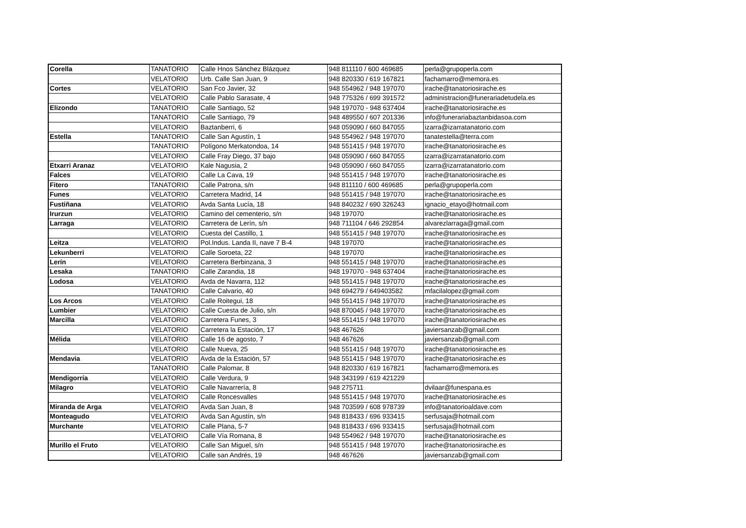| Corella | TANATORIO | Calle Hnos Sánchez Blázquez | 948 811110 / 600 469685 | perla@grupoperla.com |
| | VELATORIO | Urb. Calle San Juan, 9 | 948 820330 / 619 167821 | fachamarro@memora.es |
| Cortes | VELATORIO | San Fco Javier, 32 | 948 554962 / 948 197070 | irache@tanatoriosirache.es |
| | VELATORIO | Calle Pablo Sarasate, 4 | 948 775326 / 699 391572 | administracion@funerariadetudela.es |
| Elizondo | TANATORIO | Calle Santiago, 52 | 948 197070 - 948 637404 | irache@tanatoriosirache.es |
| | TANATORIO | Calle Santiago, 79 | 948 489550 / 607 201336 | info@funerariabaztanbidasoa.com |
| | VELATORIO | Baztanberri, 6 | 948 059090 / 660 847055 | izarra@izarratanatorio.com |
| Estella | TANATORIO | Calle San Agustín, 1 | 948 554962 / 948 197070 | tanatestella@terra.com |
| | TANATORIO | Polígono Merkatondoa, 14 | 948 551415 / 948 197070 | irache@tanatoriosirache.es |
| | VELATORIO | Calle Fray Diego, 37 bajo | 948 059090 / 660 847055 | izarra@izarratanatorio.com |
| Etxarri Aranaz | VELATORIO | Kale Nagusia, 2 | 948 059090 / 660 847055 | izarra@izarratanatorio.com |
| Falces | VELATORIO | Calle La Cava, 19 | 948 551415 / 948 197070 | irache@tanatoriosirache.es |
| Fitero | TANATORIO | Calle Patrona, s/n | 948 811110 / 600 469685 | perla@grupoperla.com |
| Funes | VELATORIO | Carretera Madrid, 14 | 948 551415 / 948 197070 | irache@tanatoriosirache.es |
| Fustiñana | VELATORIO | Avda Santa Lucía, 18 | 948 840232 / 690 326243 | ignacio_etayo@hotmail.com |
| Irurzun | VELATORIO | Camino del cementerio, s/n | 948 197070 | irache@tanatoriosirache.es |
| Larraga | VELATORIO | Carretera de Lerín, s/n | 948 711104 / 646 292854 | alvarezlarraga@gmail.com |
| | VELATORIO | Cuesta del Castillo, 1 | 948 551415 / 948 197070 | irache@tanatoriosirache.es |
| Leitza | VELATORIO | Pol.Indus. Landa II, nave 7 B-4 | 948 197070 | irache@tanatoriosirache.es |
| Lekunberri | VELATORIO | Calle Soroeta, 22 | 948 197070 | irache@tanatoriosirache.es |
| Lerín | VELATORIO | Carretera Berbinzana, 3 | 948 551415 / 948 197070 | irache@tanatoriosirache.es |
| Lesaka | TANATORIO | Calle Zarandia, 18 | 948 197070 - 948 637404 | irache@tanatoriosirache.es |
| Lodosa | VELATORIO | Avda de Navarra, 112 | 948 551415 / 948 197070 | irache@tanatoriosirache.es |
| | TANATORIO | Calle Calvario, 40 | 948 694279 / 649403582 | mfacilalopez@gmail.com |
| Los Arcos | VELATORIO | Calle Roitegui, 18 | 948 551415 / 948 197070 | irache@tanatoriosirache.es |
| Lumbier | VELATORIO | Calle Cuesta de Julio, s/n | 948 870045 / 948 197070 | irache@tanatoriosirache.es |
| Marcilla | VELATORIO | Carretera Funes, 3 | 948 551415 / 948 197070 | irache@tanatoriosirache.es |
| | VELATORIO | Carretera la Estación, 17 | 948 467626 | javiersanzab@gmail.com |
| Mélida | VELATORIO | Calle 16 de agosto, 7 | 948 467626 | javiersanzab@gmail.com |
| | VELATORIO | Calle Nueva, 25 | 948 551415 / 948 197070 | irache@tanatoriosirache.es |
| Mendavia | VELATORIO | Avda de la Estación, 57 | 948 551415 / 948 197070 | irache@tanatoriosirache.es |
| | TANATORIO | Calle Palomar, 8 | 948 820330 / 619 167821 | fachamarro@memora.es |
| Mendigorría | VELATORIO | Calle Verdura, 9 | 948 343199 / 619 421229 | |
| Milagro | VELATORIO | Calle Navarrería, 8 | 948 275711 | dvilaar@funespana.es |
| | VELATORIO | Calle Roncesvalles | 948 551415 / 948 197070 | irache@tanatoriosirache.es |
| Miranda de Arga | VELATORIO | Avda San Juan, 8 | 948 703599 / 608 978739 | info@tanatorioaldave.com |
| Monteagudo | VELATORIO | Avda San Agustín, s/n | 948 818433 / 696 933415 | serfusaja@hotmail.com |
| Murchante | VELATORIO | Calle Plana, 5-7 | 948 818433 / 696 933415 | serfusaja@hotmail.com |
| | VELATORIO | Calle Vía Romana, 8 | 948 554962 / 948 197070 | irache@tanatoriosirache.es |
| Murillo el Fruto | VELATORIO | Calle San Miguel, s/n | 948 551415 / 948 197070 | irache@tanatoriosirache.es |
| | VELATORIO | Calle san Andrés, 19 | 948 467626 | javiersanzab@gmail.com |